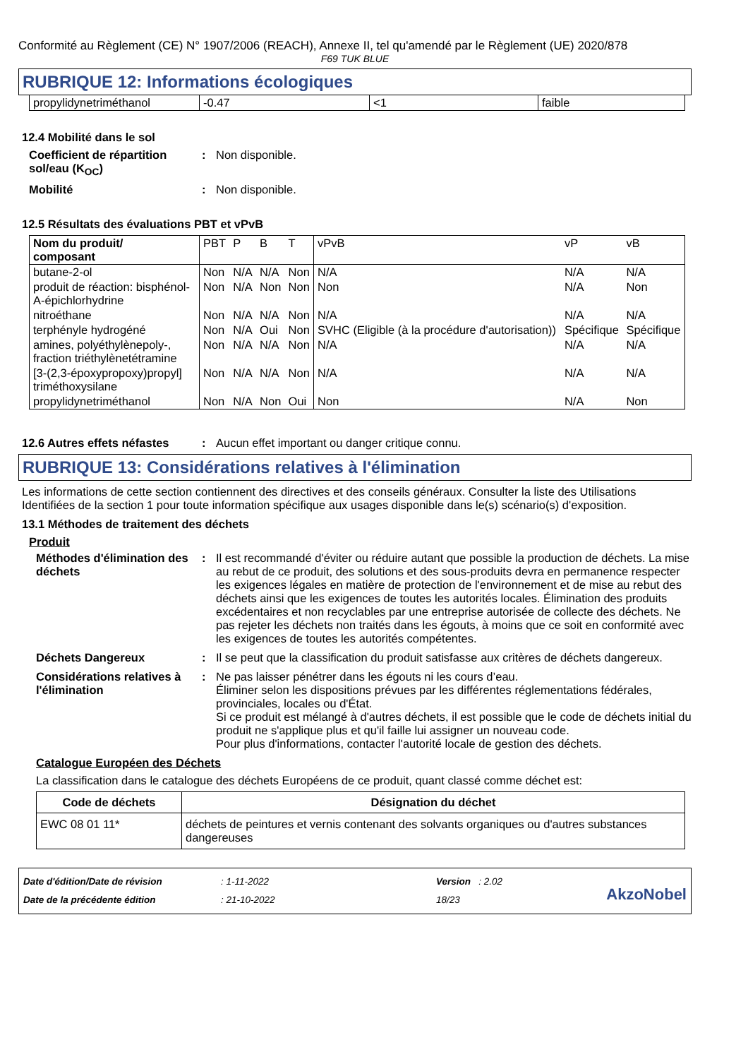Conformité au Règlement (CE) N° 1907/2006 (REACH), Annexe II, tel qu'amendé par le Règlement (UE) 2020/878
F69 TUK BLUE
RUBRIQUE 12: Informations écologiques
| propylidynetriméthanol | -0.47 | <1 | faible |
12.4 Mobilité dans le sol
Coefficient de répartition sol/eau (K<sub>OC</sub>)
: Non disponible.
Mobilité : Non disponible.
12.5 Résultats des évaluations PBT et vPvB
| Nom du produit/ composant | PBT | P | B | T | vPvB | vP | vB |
| butane-2-ol | Non | N/A | N/A | Non | N/A | N/A | N/A |
| produit de réaction: bisphénol-A-épichlorhydrine | Non | N/A | Non | Non | Non | N/A | Non |
| nitroéthane | Non | N/A | N/A | Non | N/A | N/A | N/A |
| terphényle hydrogéné | Non | N/A | Oui | Non | SVHC (Eligible (à la procédure d'autorisation)) | Spécifique | Spécifique |
| amines, polyéthylènepoly-, fraction triéthylènetétramine | Non | N/A | N/A | Non | N/A | N/A | N/A |
| [3-(2,3-époxypropoxy)propyl] triméthoxysilane | Non | N/A | N/A | Non | N/A | N/A | N/A |
| propylidynetriméthanol | Non | N/A | Non | Oui | Non | N/A | Non |
12.6 Autres effets néfastes
: Aucun effet important ou danger critique connu.
RUBRIQUE 13: Considérations relatives à l'élimination
Les informations de cette section contiennent des directives et des conseils généraux. Consulter la liste des Utilisations Identifiées de la section 1 pour toute information spécifique aux usages disponible dans le(s) scénario(s) d'exposition.
13.1 Méthodes de traitement des déchets
Produit
Méthodes d'élimination des déchets
: Il est recommandé d'éviter ou réduire autant que possible la production de déchets. La mise au rebut de ce produit, des solutions et des sous-produits devra en permanence respecter les exigences légales en matière de protection de l'environnement et de mise au rebut des déchets ainsi que les exigences de toutes les autorités locales. Élimination des produits excédentaires et non recyclables par une entreprise autorisée de collecte des déchets. Ne pas rejeter les déchets non traités dans les égouts, à moins que ce soit en conformité avec les exigences de toutes les autorités compétentes.
Déchets Dangereux : Il se peut que la classification du produit satisfasse aux critères de déchets dangereux.
Considérations relatives à l'élimination
: Ne pas laisser pénétrer dans les égouts ni les cours d’eau.
Éliminer selon les dispositions prévues par les différentes réglementations fédérales, provinciales, locales ou d'État.
Si ce produit est mélangé à d'autres déchets, il est possible que le code de déchets initial du produit ne s'applique plus et qu'il faille lui assigner un nouveau code.
Pour plus d'informations, contacter l'autorité locale de gestion des déchets.
Catalogue Européen des Déchets
La classification dans le catalogue des déchets Européens de ce produit, quant classé comme déchet est:
| Code de déchets | Désignation du déchet |
| --- | --- |
| EWC 08 01 11* | déchets de peintures et vernis contenant des solvants organiques ou d'autres substances dangereuses |
Date d'édition/Date de révision
Date de la précédente édition
: 1-11-2022
: 21-10-2022
Version : 2.02
18/23
AkzoNobel